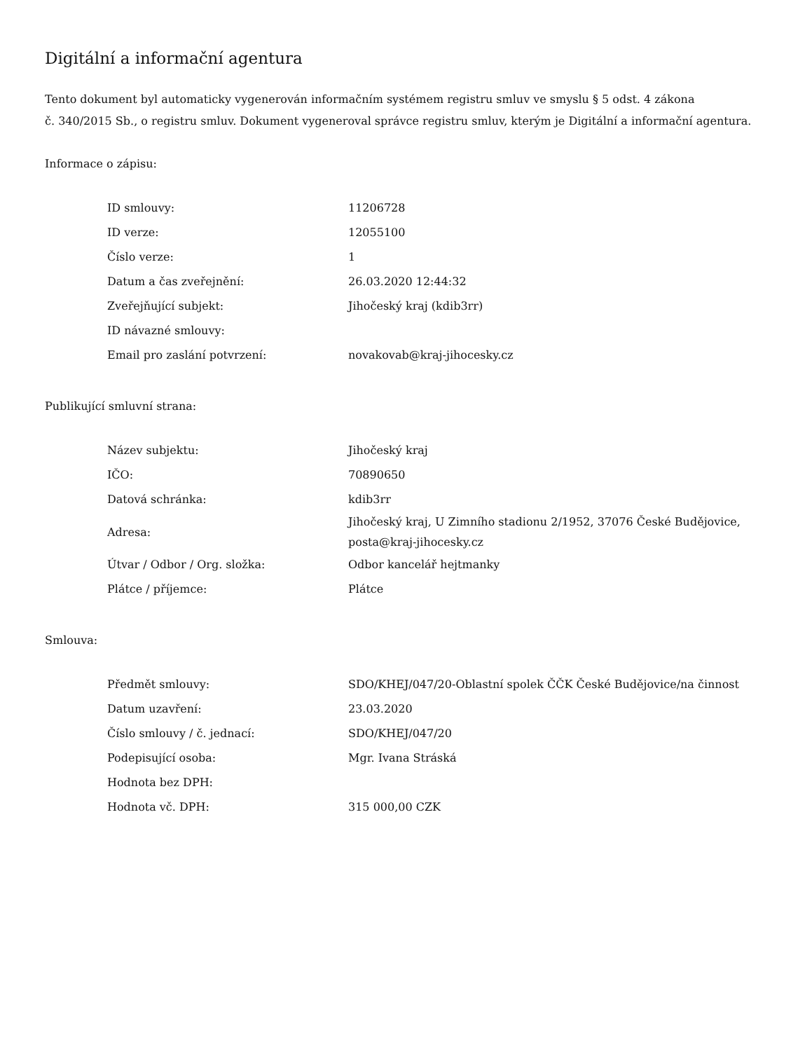Digitální a informační agentura
Tento dokument byl automaticky vygenerován informačním systémem registru smluv ve smyslu § 5 odst. 4 zákona
č. 340/2015 Sb., o registru smluv. Dokument vygeneroval správce registru smluv, kterým je Digitální a informační agentura.
Informace o zápisu:
| ID smlouvy: | 11206728 |
| ID verze: | 12055100 |
| Číslo verze: | 1 |
| Datum a čas zveřejnění: | 26.03.2020 12:44:32 |
| Zveřejňující subjekt: | Jihočeský kraj (kdib3rr) |
| ID návazné smlouvy: | |
| Email pro zaslání potvrzení: | novakovab@kraj-jihocesky.cz |
Publikující smluvní strana:
| Název subjektu: | Jihočeský kraj |
| IČO: | 70890650 |
| Datová schránka: | kdib3rr |
| Adresa: | Jihočeský kraj, U Zimního stadionu 2/1952, 37076 České Budějovice, posta@kraj-jihocesky.cz |
| Útvar / Odbor / Org. složka: | Odbor kancelář hejtmanky |
| Plátce / příjemce: | Plátce |
Smlouva:
| Předmět smlouvy: | SDO/KHEJ/047/20-Oblastní spolek ČČK České Budějovice/na činnost |
| Datum uzavření: | 23.03.2020 |
| Číslo smlouvy / č. jednací: | SDO/KHEJ/047/20 |
| Podepisující osoba: | Mgr. Ivana Stráská |
| Hodnota bez DPH: | |
| Hodnota vč. DPH: | 315 000,00 CZK |